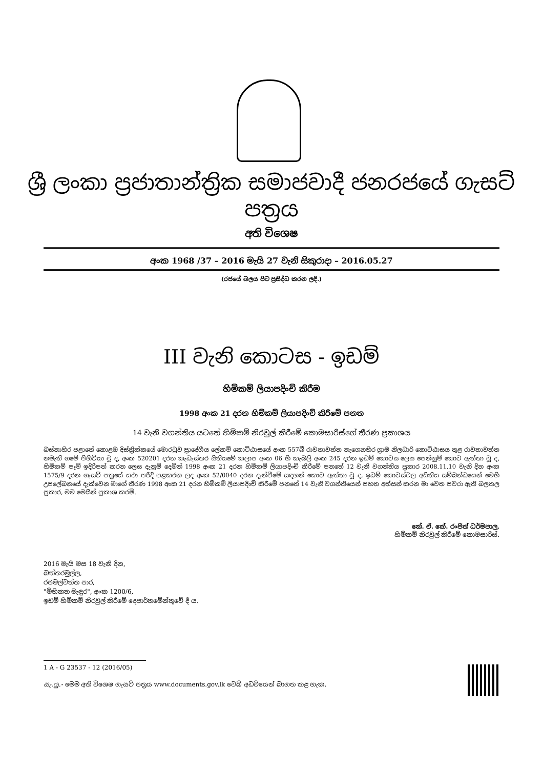ශ්‍රී ලංකා ප්‍රජාතාන්ත්‍රික සමාජවාදී ජනරජයේ ගැසට් පත්‍රය
අති විශෙෂ
අංක 1968 /37 – 2016 මැයි 27 වැනි සිකුරාදා – 2016.05.27
(රජයේ බලය පිට ප්‍රසිද්ධ කරන ලදි.)
III වැනි කොටස - ඉඩම්
හිමිකම් ලියාපදිංචි කිරීම
1998 අංක 21 දරන හිමිකම් ලියාපදිංචි කිරීමේ පනත
14 වැනි වගන්තිය යටතේ හිමිකම් නිරවුල් කිරීමේ කොමසාරිස්ගේ තීරණ ප්‍රකාශය
බස්නාහිර පළාතේ කොළඹ දිස්ත්‍රික්කයේ මොරටුව ප්‍රාදේශීය ලේකම් කොට්ඨාසයේ අංක 557බී රාවතාවත්ත නැගෙනහිර ග්‍රාම නිලධාරි කොට්ඨාසය තුළ රාවතාවත්ත නමැති ගමේ පිහිටියා වූ ද, අංක 520201 දරන කැඩැස්තර සිතියමේ කලාප අංක 06 හි කැබලි අංක 245 දරන ඉඩම් කොටස ලෙස පෙන්නුම් කොට ඇත්තා වූ ද, හිමිකම් පෑම් ඉදිරිපත් කරන ලෙස දැනුම් දෙමින් 1998 අංක 21 දරන හිමිකම් ලියාපදිංචි කිරීමේ පනතේ 12 වැනි වගන්තිය ප්‍රකාර 2008.11.10 වැනි දින අංක 1575/9 දරන ගැසට් පත්‍රයේ යථා පරිදි පළකරන ලද අංක 52/0040 දරන දැන්වීමේ සඳහන් කොට ඇත්තා වූ ද, ඉඩම් කොටස්වල අයිතිය සම්බන්ධයෙන් මෙහි උපලේඛනයේ දැක්වෙන මාගේ තීරණ 1998 අංක 21 දරන හිමිකම් ලියාපදිංචි කිරීමේ පනතේ 14 වැනි වගන්තියෙන් පහත අත්සන් කරන මා වෙත පවරා ඇති බලතල ප්‍රකාර, මම මෙයින් ප්‍රකාශ කරමි.
කේ. ඒ. කේ. රංජිත් ධර්මපාල,
හිමිකම් නිරවුල් කිරීමේ කොමසාරිස්.
2016 මැයි මස 18 වැනි දින,
බත්තරමුල්ල,
රජමල්වත්ත පාර,
"මිහිකත මැඳුර", අංක 1200/6,
ඉඩම් හිමිකම් නිරවුල් කිරීමේ දෙපාර්තමේන්තුවේ දී ය.
1 A - G 23537 - 12 (2016/05)
සැ.යු.- මෙම අති විශෙෂ ගැසට් පත්‍රය www.documents.gov.lk වෙබ් අඩවියෙන් බාගත කළ හැක.